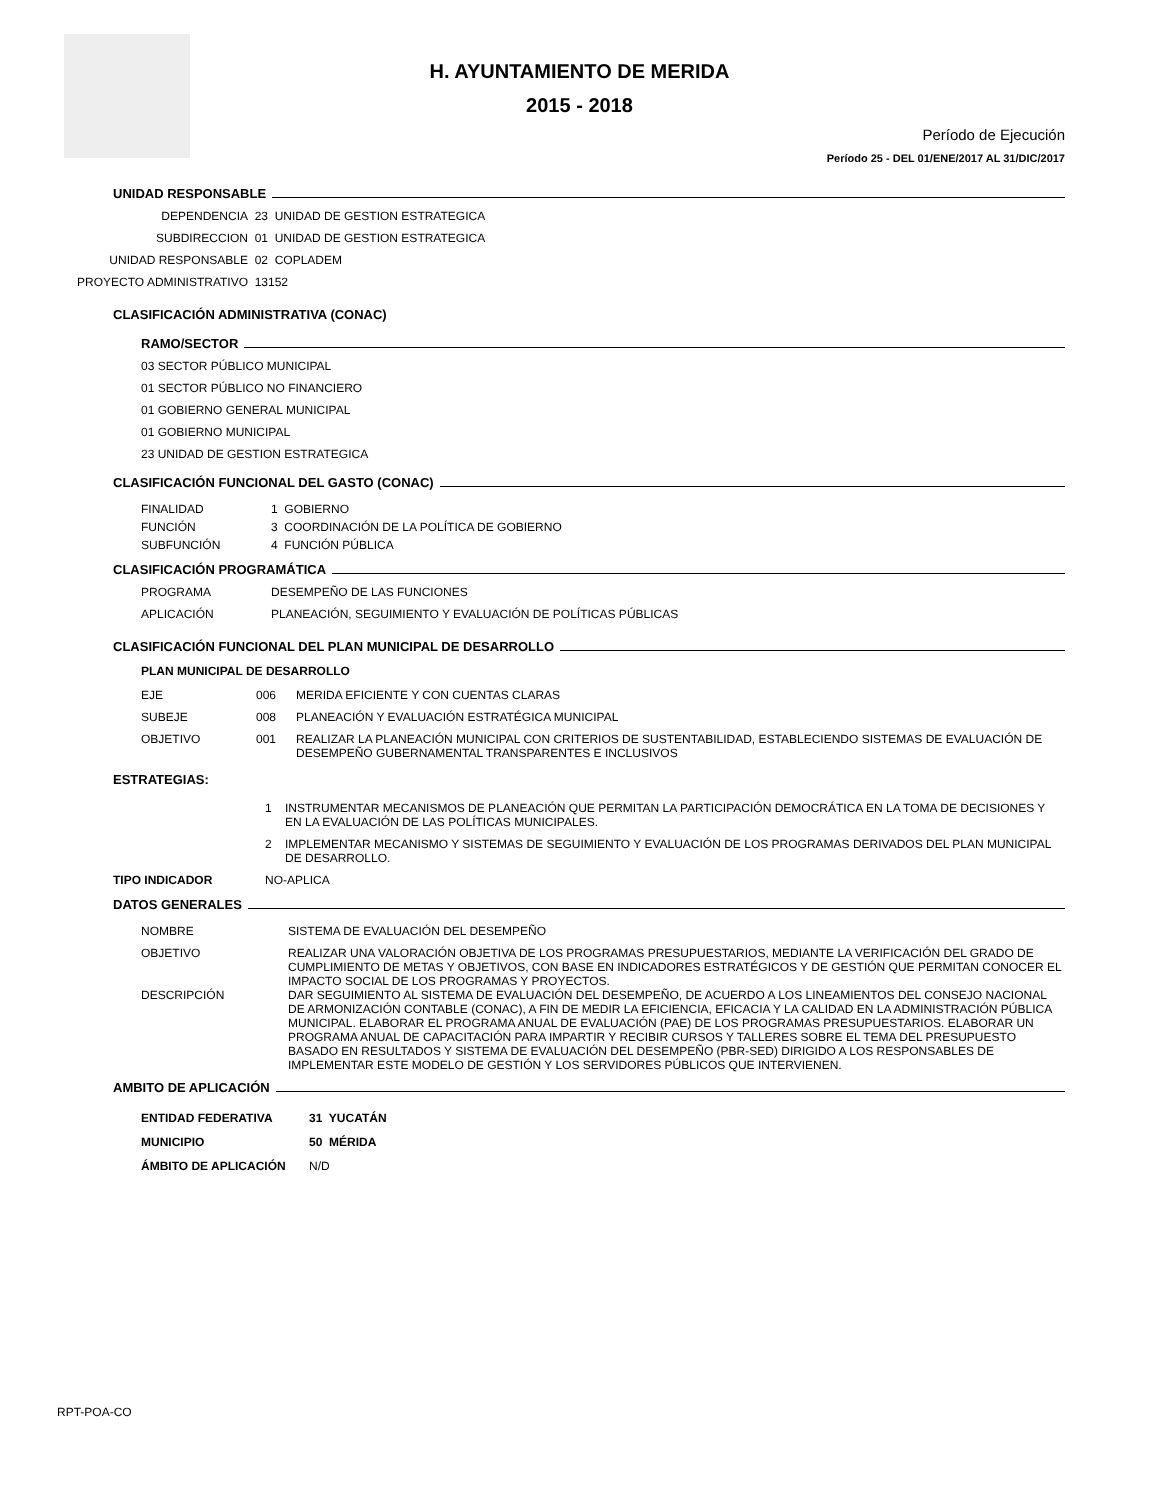H. AYUNTAMIENTO DE MERIDA
2015 - 2018
Período de Ejecución
Período 25 - DEL 01/ENE/2017 AL 31/DIC/2017
UNIDAD RESPONSABLE
DEPENDENCIA 23 UNIDAD DE GESTION ESTRATEGICA
SUBDIRECCION 01 UNIDAD DE GESTION ESTRATEGICA
UNIDAD RESPONSABLE 02 COPLADEM
PROYECTO ADMINISTRATIVO 13152
CLASIFICACIÓN ADMINISTRATIVA (CONAC)
RAMO/SECTOR
03 SECTOR PÚBLICO MUNICIPAL
01 SECTOR PÚBLICO NO FINANCIERO
01 GOBIERNO GENERAL MUNICIPAL
01 GOBIERNO MUNICIPAL
23 UNIDAD DE GESTION ESTRATEGICA
CLASIFICACIÓN FUNCIONAL DEL GASTO (CONAC)
FINALIDAD 1 GOBIERNO
FUNCIÓN 3 COORDINACIÓN DE LA POLÍTICA DE GOBIERNO
SUBFUNCIÓN 4 FUNCIÓN PÚBLICA
CLASIFICACIÓN PROGRAMÁTICA
PROGRAMA DESEMPEÑO DE LAS FUNCIONES
APLICACIÓN PLANEACIÓN, SEGUIMIENTO Y EVALUACIÓN DE POLÍTICAS PÚBLICAS
CLASIFICACIÓN FUNCIONAL DEL PLAN MUNICIPAL DE DESARROLLO
PLAN MUNICIPAL DE DESARROLLO
EJE 006 MERIDA EFICIENTE Y CON CUENTAS CLARAS
SUBEJE 008 PLANEACIÓN Y EVALUACIÓN ESTRATÉGICA MUNICIPAL
OBJETIVO 001 REALIZAR LA PLANEACIÓN MUNICIPAL CON CRITERIOS DE SUSTENTABILIDAD, ESTABLECIENDO SISTEMAS DE EVALUACIÓN DE DESEMPEÑO GUBERNAMENTAL TRANSPARENTES E INCLUSIVOS
ESTRATEGIAS:
1 INSTRUMENTAR MECANISMOS DE PLANEACIÓN QUE PERMITAN LA PARTICIPACIÓN DEMOCRÁTICA EN LA TOMA DE DECISIONES Y EN LA EVALUACIÓN DE LAS POLÍTICAS MUNICIPALES.
2 IMPLEMENTAR MECANISMO Y SISTEMAS DE SEGUIMIENTO Y EVALUACIÓN DE LOS PROGRAMAS DERIVADOS DEL PLAN MUNICIPAL DE DESARROLLO.
TIPO INDICADOR NO-APLICA
DATOS GENERALES
NOMBRE SISTEMA DE EVALUACIÓN DEL DESEMPEÑO
OBJETIVO REALIZAR UNA VALORACIÓN OBJETIVA DE LOS PROGRAMAS PRESUPUESTARIOS, MEDIANTE LA VERIFICACIÓN DEL GRADO DE CUMPLIMIENTO DE METAS Y OBJETIVOS, CON BASE EN INDICADORES ESTRATÉGICOS Y DE GESTIÓN QUE PERMITAN CONOCER EL IMPACTO SOCIAL DE LOS PROGRAMAS Y PROYECTOS.
DESCRIPCIÓN DAR SEGUIMIENTO AL SISTEMA DE EVALUACIÓN DEL DESEMPEÑO, DE ACUERDO A LOS LINEAMIENTOS DEL CONSEJO NACIONAL DE ARMONIZACIÓN CONTABLE (CONAC), A FIN DE MEDIR LA EFICIENCIA, EFICACIA Y LA CALIDAD EN LA ADMINISTRACIÓN PÚBLICA MUNICIPAL. ELABORAR EL PROGRAMA ANUAL DE EVALUACIÓN (PAE) DE LOS PROGRAMAS PRESUPUESTARIOS. ELABORAR UN PROGRAMA ANUAL DE CAPACITACIÓN PARA IMPARTIR Y RECIBIR CURSOS Y TALLERES SOBRE EL TEMA DEL PRESUPUESTO BASADO EN RESULTADOS Y SISTEMA DE EVALUACIÓN DEL DESEMPEÑO (PBR-SED) DIRIGIDO A LOS RESPONSABLES DE IMPLEMENTAR ESTE MODELO DE GESTIÓN Y LOS SERVIDORES PÚBLICOS QUE INTERVIENEN.
AMBITO DE APLICACIÓN
ENTIDAD FEDERATIVA 31 YUCATÁN
MUNICIPIO 50 MÉRIDA
ÁMBITO DE APLICACIÓN N/D
RPT-POA-CO